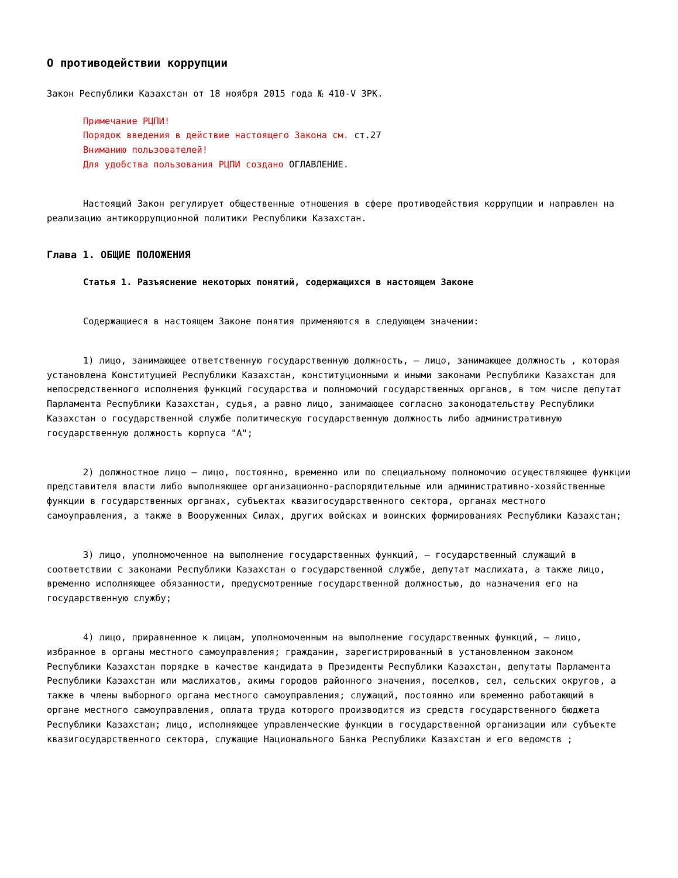О противодействии коррупции
Закон Республики Казахстан от 18 ноября 2015 года № 410-V ЗРК.
Примечание РЦПИ!
Порядок введения в действие настоящего Закона см. ст.27
Вниманию пользователей!
Для удобства пользования РЦПИ создано ОГЛАВЛЕНИЕ.
Настоящий Закон регулирует общественные отношения в сфере противодействия коррупции и направлен на реализацию антикоррупционной политики Республики Казахстан.
Глава 1. ОБЩИЕ ПОЛОЖЕНИЯ
Статья 1. Разъяснение некоторых понятий, содержащихся в настоящем Законе
Содержащиеся в настоящем Законе понятия применяются в следующем значении:
1) лицо, занимающее ответственную государственную должность, – лицо, занимающее должность , которая установлена Конституцией Республики Казахстан, конституционными и иными законами Республики Казахстан для непосредственного исполнения функций государства и полномочий государственных органов, в том числе депутат Парламента Республики Казахстан, судья, а равно лицо, занимающее согласно законодательству Республики Казахстан о государственной службе политическую государственную должность либо административную государственную должность корпуса "А";
2) должностное лицо – лицо, постоянно, временно или по специальному полномочию осуществляющее функции представителя власти либо выполняющее организационно-распорядительные или административно-хозяйственные функции в государственных органах, субъектах квазигосударственного сектора, органах местного самоуправления, а также в Вооруженных Силах, других войсках и воинских формированиях Республики Казахстан;
3) лицо, уполномоченное на выполнение государственных функций, – государственный служащий в соответствии с законами Республики Казахстан о государственной службе, депутат маслихата, а также лицо, временно исполняющее обязанности, предусмотренные государственной должностью, до назначения его на государственную службу;
4) лицо, приравненное к лицам, уполномоченным на выполнение государственных функций, – лицо, избранное в органы местного самоуправления; гражданин, зарегистрированный в установленном законом Республики Казахстан порядке в качестве кандидата в Президенты Республики Казахстан, депутаты Парламента Республики Казахстан или маслихатов, акимы городов районного значения, поселков, сел, сельских округов, а также в члены выборного органа местного самоуправления; служащий, постоянно или временно работающий в органе местного самоуправления, оплата труда которого производится из средств государственного бюджета Республики Казахстан; лицо, исполняющее управленческие функции в государственной организации или субъекте квазигосударственного сектора, служащие Национального Банка Республики Казахстан и его ведомств ;